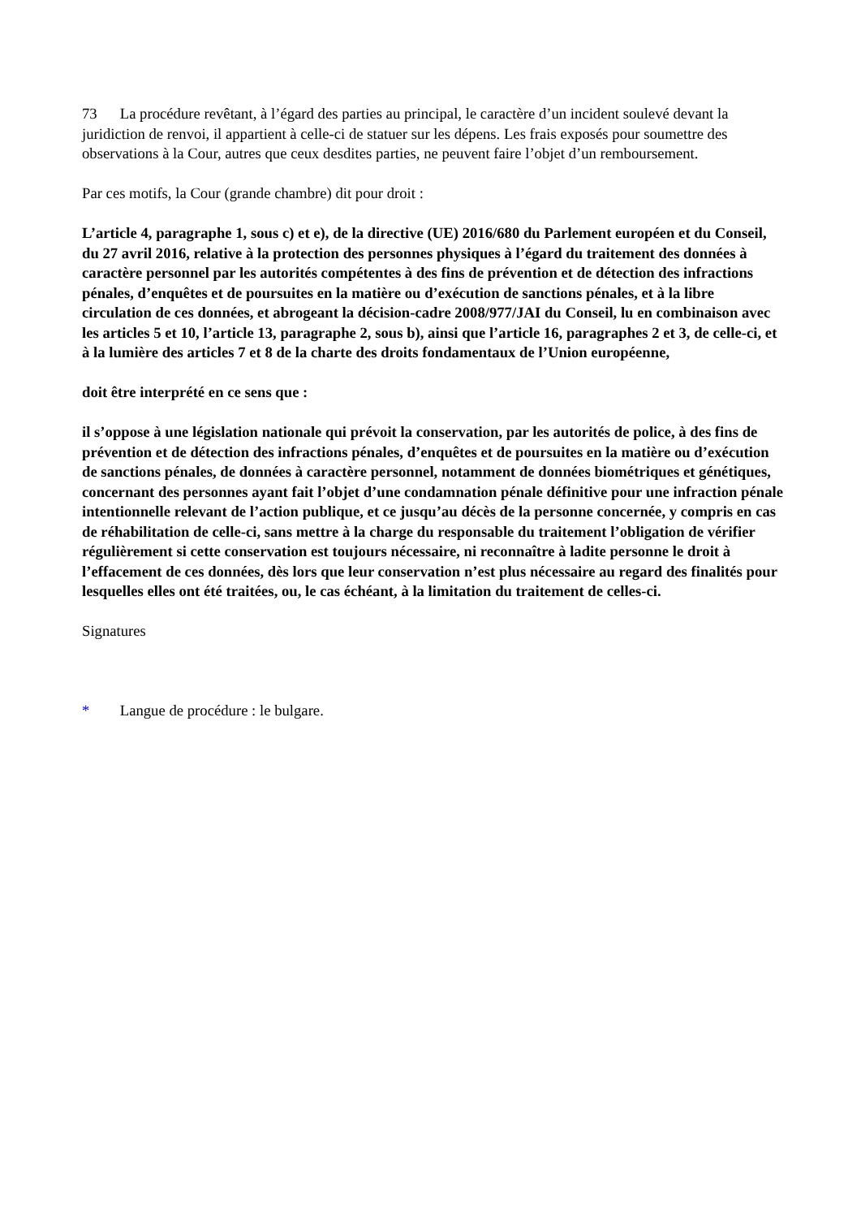73 La procédure revêtant, à l’égard des parties au principal, le caractère d’un incident soulevé devant la juridiction de renvoi, il appartient à celle-ci de statuer sur les dépens. Les frais exposés pour soumettre des observations à la Cour, autres que ceux desdites parties, ne peuvent faire l’objet d’un remboursement.
Par ces motifs, la Cour (grande chambre) dit pour droit :
L’article 4, paragraphe 1, sous c) et e), de la directive (UE) 2016/680 du Parlement européen et du Conseil, du 27 avril 2016, relative à la protection des personnes physiques à l’égard du traitement des données à caractère personnel par les autorités compétentes à des fins de prévention et de détection des infractions pénales, d’enquêtes et de poursuites en la matière ou d’exécution de sanctions pénales, et à la libre circulation de ces données, et abrogeant la décision-cadre 2008/977/JAI du Conseil, lu en combinaison avec les articles 5 et 10, l’article 13, paragraphe 2, sous b), ainsi que l’article 16, paragraphes 2 et 3, de celle-ci, et à la lumière des articles 7 et 8 de la charte des droits fondamentaux de l’Union européenne,
doit être interprété en ce sens que :
il s’oppose à une législation nationale qui prévoit la conservation, par les autorités de police, à des fins de prévention et de détection des infractions pénales, d’enquêtes et de poursuites en la matière ou d’exécution de sanctions pénales, de données à caractère personnel, notamment de données biométriques et génétiques, concernant des personnes ayant fait l’objet d’une condamnation pénale définitive pour une infraction pénale intentionnelle relevant de l’action publique, et ce jusqu’au décès de la personne concernée, y compris en cas de réhabilitation de celle-ci, sans mettre à la charge du responsable du traitement l’obligation de vérifier régulièrement si cette conservation est toujours nécessaire, ni reconnaître à ladite personne le droit à l’effacement de ces données, dès lors que leur conservation n’est plus nécessaire au regard des finalités pour lesquelles elles ont été traitées, ou, le cas échéant, à la limitation du traitement de celles-ci.
Signatures
* Langue de procédure : le bulgare.